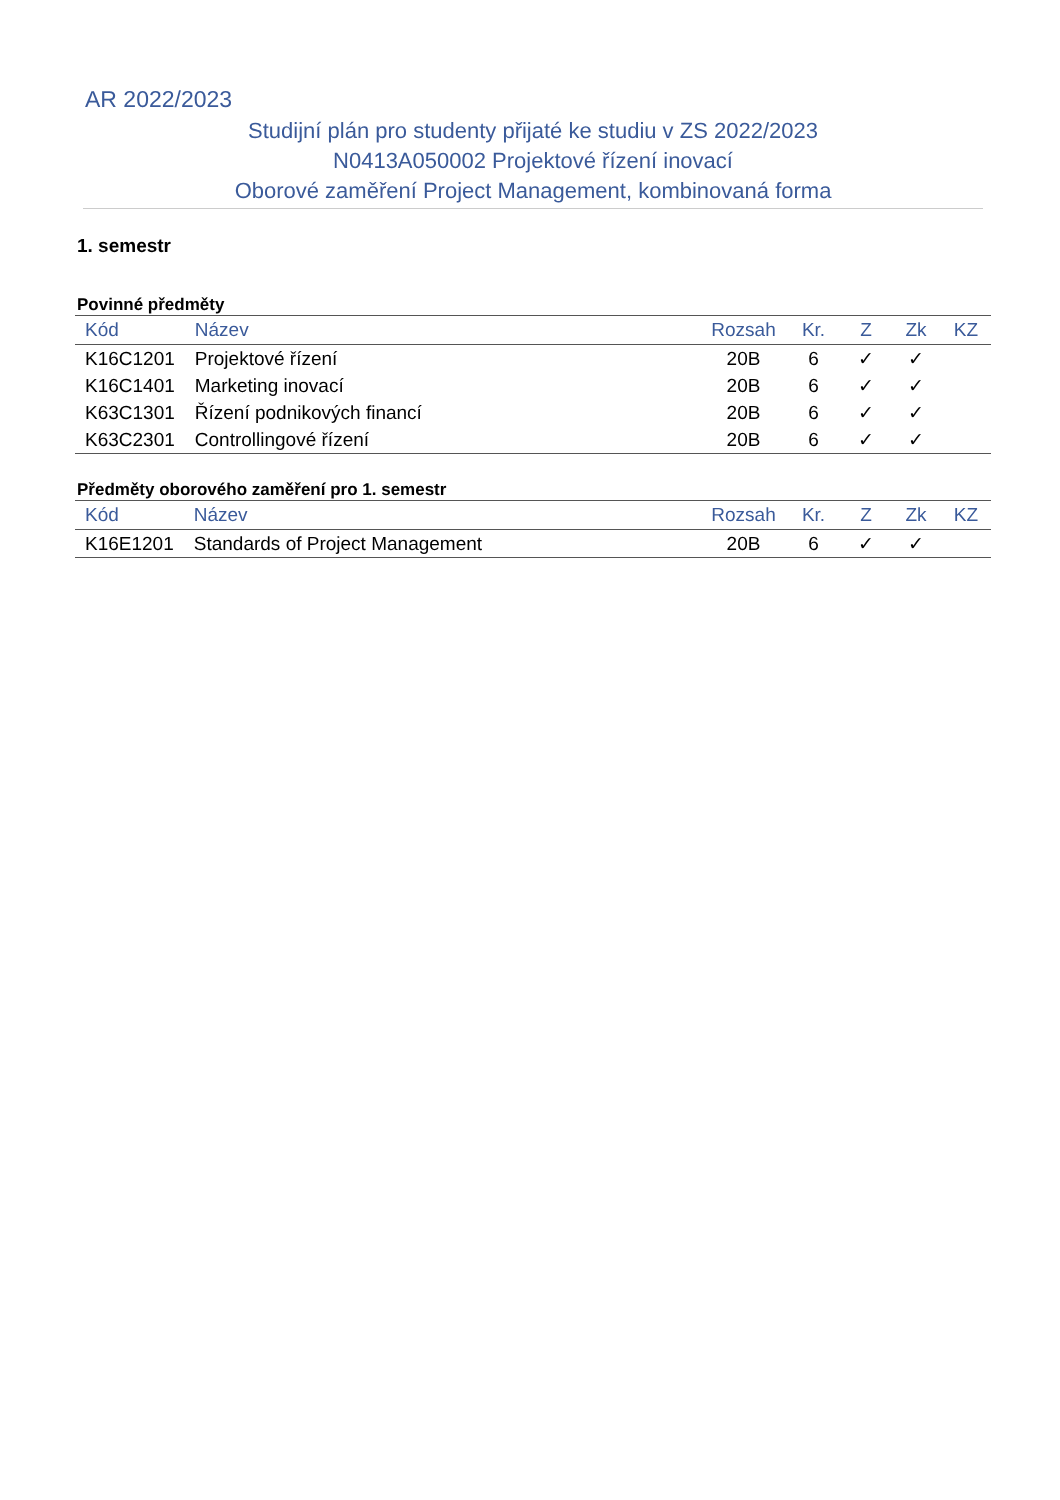AR 2022/2023
Studijní plán pro studenty přijaté ke studiu v ZS 2022/2023
N0413A050002 Projektové řízení inovací
Oborové zaměření Project Management, kombinovaná forma
1. semestr
Povinné předměty
| Kód | Název | Rozsah | Kr. | Z | Zk | KZ |
| --- | --- | --- | --- | --- | --- | --- |
| K16C1201 | Projektové řízení | 20B | 6 | ✓ | ✓ | |
| K16C1401 | Marketing inovací | 20B | 6 | ✓ | ✓ | |
| K63C1301 | Řízení podnikových financí | 20B | 6 | ✓ | ✓ | |
| K63C2301 | Controllingové řízení | 20B | 6 | ✓ | ✓ | |
Předměty oborového zaměření pro 1. semestr
| Kód | Název | Rozsah | Kr. | Z | Zk | KZ |
| --- | --- | --- | --- | --- | --- | --- |
| K16E1201 | Standards of Project Management | 20B | 6 | ✓ | ✓ | |